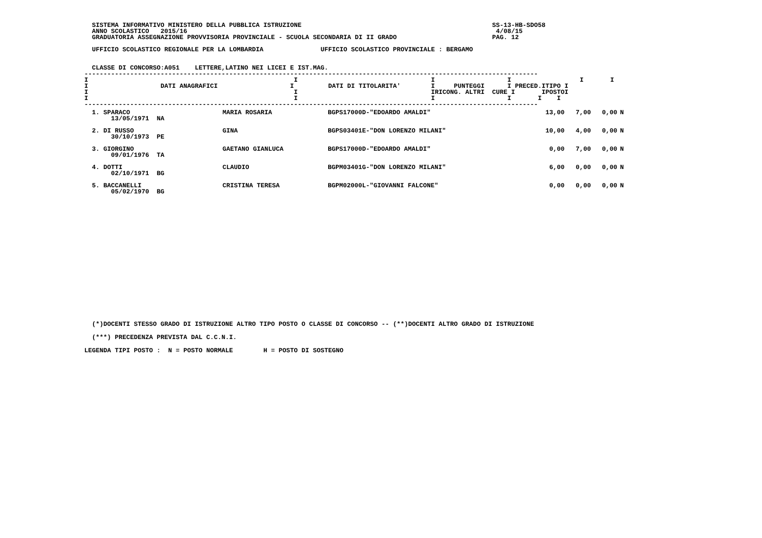SISTEMA INFORMATIVO MINISTERO DELLA PUBBLICA ISTRUZIONE                                                  SS-13-HB-SDO58
  ANNO SCOLASTICO   2015/16                                                                                 4/08/15
  GRADUATORIA ASSEGNAZIONE PROVVISORIA PROVINCIALE - SCUOLA SECONDARIA DI II GRADO                         PAG. 12

  UFFICIO SCOLASTICO REGIONALE PER LA LOMBARDIA               UFFICIO SCOLASTICO PROVINCIALE : BERGAMO


  CLASSE DI CONCORSO:A051    LETTERE,LATINO NEI LICEI E IST.MAG.
-----------------------------------------------------------------------------------------------------------------------
I                                                      I                                   I                   I                  I       I
I                   DATI ANAGRAFICI                   I         DATI DI TITOLARITA'        I     PUNTEGGI      I PRECED.ITIPO I
I                                                      I                                   IRICONG. ALTRI  CURE I       IPOSTOI
I                                                      I                                   I                   I       I    I
-----------------------------------------------------------------------------------------------------------------------
| 1. SPARACO 13/05/1971 NA | MARIA ROSARIA | BGPS17000D-"EDOARDO AMALDI" | 13,00 | 7,00 | 0,00 | N |
| 2. DI RUSSO 30/10/1973 PE | GINA | BGPS03401E-"DON LORENZO MILANI" | 10,00 | 4,00 | 0,00 | N |
| 3. GIORGINO 09/01/1976 TA | GAETANO GIANLUCA | BGPS17000D-"EDOARDO AMALDI" | 0,00 | 7,00 | 0,00 | N |
| 4. DOTTI 02/10/1971 BG | CLAUDIO | BGPM03401G-"DON LORENZO MILANI" | 6,00 | 0,00 | 0,00 | N |
| 5. BACCANELLI 05/02/1970 BG | CRISTINA TERESA | BGPM02000L-"GIOVANNI FALCONE" | 0,00 | 0,00 | 0,00 | N |
  (*)DOCENTI STESSO GRADO DI ISTRUZIONE ALTRO TIPO POSTO O CLASSE DI CONCORSO -- (**)DOCENTI ALTRO GRADO DI ISTRUZIONE
  (***) PRECEDENZA PREVISTA DAL C.C.N.I.
LEGENDA TIPI POSTO :  N = POSTO NORMALE        H = POSTO DI SOSTEGNO